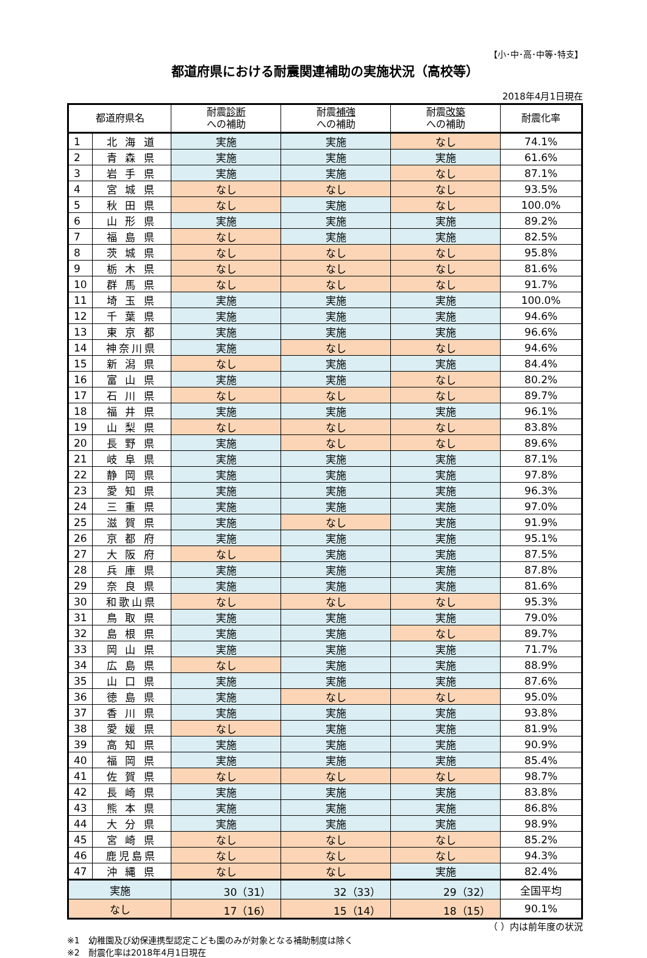【小･中･高･中等･特支】
都道府県における耐震関連補助の実施状況（高校等）
2018年4月1日現在
| 都道府県名 | | 耐震 診断 への補助 | 耐震 補強 への補助 | 耐震 改築 への補助 | 耐震化率 |
| --- | --- | --- | --- | --- | --- |
| 1 | 北 海 道 | 実施 | 実施 | なし | 74.1% |
| 2 | 青 森 県 | 実施 | 実施 | 実施 | 61.6% |
| 3 | 岩 手 県 | 実施 | 実施 | なし | 87.1% |
| 4 | 宮 城 県 | なし | なし | なし | 93.5% |
| 5 | 秋 田 県 | なし | 実施 | なし | 100.0% |
| 6 | 山 形 県 | 実施 | 実施 | 実施 | 89.2% |
| 7 | 福 島 県 | なし | 実施 | 実施 | 82.5% |
| 8 | 茨 城 県 | なし | なし | なし | 95.8% |
| 9 | 栃 木 県 | なし | なし | なし | 81.6% |
| 10 | 群 馬 県 | なし | なし | なし | 91.7% |
| 11 | 埼 玉 県 | 実施 | 実施 | 実施 | 100.0% |
| 12 | 千 葉 県 | 実施 | 実施 | 実施 | 94.6% |
| 13 | 東 京 都 | 実施 | 実施 | 実施 | 96.6% |
| 14 | 神奈川県 | 実施 | なし | なし | 94.6% |
| 15 | 新 潟 県 | なし | 実施 | 実施 | 84.4% |
| 16 | 富 山 県 | 実施 | 実施 | なし | 80.2% |
| 17 | 石 川 県 | なし | なし | なし | 89.7% |
| 18 | 福 井 県 | 実施 | 実施 | 実施 | 96.1% |
| 19 | 山 梨 県 | なし | なし | なし | 83.8% |
| 20 | 長 野 県 | 実施 | なし | なし | 89.6% |
| 21 | 岐 阜 県 | 実施 | 実施 | 実施 | 87.1% |
| 22 | 静 岡 県 | 実施 | 実施 | 実施 | 97.8% |
| 23 | 愛 知 県 | 実施 | 実施 | 実施 | 96.3% |
| 24 | 三 重 県 | 実施 | 実施 | 実施 | 97.0% |
| 25 | 滋 賀 県 | 実施 | なし | 実施 | 91.9% |
| 26 | 京 都 府 | 実施 | 実施 | 実施 | 95.1% |
| 27 | 大 阪 府 | なし | 実施 | 実施 | 87.5% |
| 28 | 兵 庫 県 | 実施 | 実施 | 実施 | 87.8% |
| 29 | 奈 良 県 | 実施 | 実施 | 実施 | 81.6% |
| 30 | 和歌山県 | なし | なし | なし | 95.3% |
| 31 | 鳥 取 県 | 実施 | 実施 | 実施 | 79.0% |
| 32 | 島 根 県 | 実施 | 実施 | なし | 89.7% |
| 33 | 岡 山 県 | 実施 | 実施 | 実施 | 71.7% |
| 34 | 広 島 県 | なし | 実施 | 実施 | 88.9% |
| 35 | 山 口 県 | 実施 | 実施 | 実施 | 87.6% |
| 36 | 徳 島 県 | 実施 | なし | なし | 95.0% |
| 37 | 香 川 県 | 実施 | 実施 | 実施 | 93.8% |
| 38 | 愛 媛 県 | なし | 実施 | 実施 | 81.9% |
| 39 | 高 知 県 | 実施 | 実施 | 実施 | 90.9% |
| 40 | 福 岡 県 | 実施 | 実施 | 実施 | 85.4% |
| 41 | 佐 賀 県 | なし | なし | なし | 98.7% |
| 42 | 長 崎 県 | 実施 | 実施 | 実施 | 83.8% |
| 43 | 熊 本 県 | 実施 | 実施 | 実施 | 86.8% |
| 44 | 大 分 県 | 実施 | 実施 | 実施 | 98.9% |
| 45 | 宮 崎 県 | なし | なし | なし | 85.2% |
| 46 | 鹿児島県 | なし | なし | なし | 94.3% |
| 47 | 沖 縄 県 | なし | なし | 実施 | 82.4% |
| 実施 | | 30（31） | 32（33） | 29（32） | 全国平均 |
| なし | | 17（16） | 15（14） | 18（15） | 90.1% |
（ ）内は前年度の状況
※1　幼稚園及び幼保連携型認定こども園のみが対象となる補助制度は除く
※2　耐震化率は2018年4月1日現在